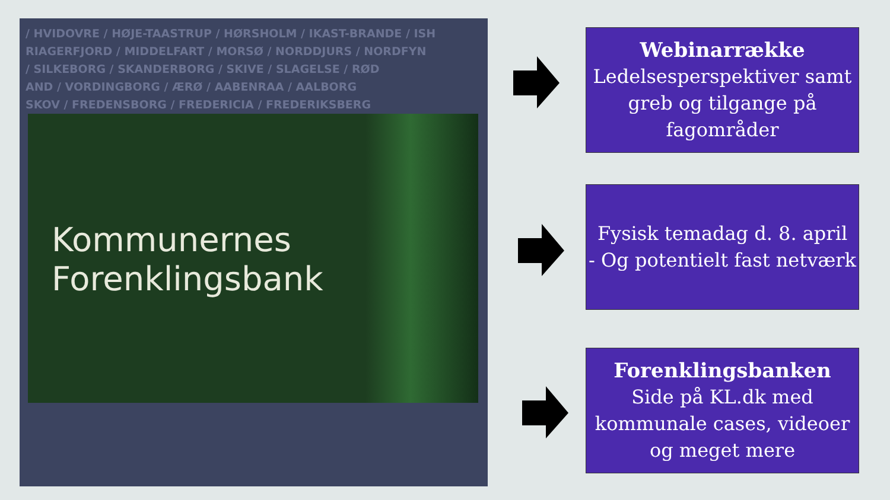/ HVIDOVRE / HØJE-TAASTRUP / HØRSHOLM / IKAST-BRANDE / ISH
RIAGERFJORD / MIDDELFART / MORSØ / NORDDJURS / NORDFYN
/ SILKEBORG / SKANDERBORG / SKIVE / SLAGELSE / RØD
AND / VORDINGBORG / ÆRØ / AABENRAA / AALBORG
SKOV / FREDENSBORG / FREDERICIA / FREDERIKSBERG
Kommunernes
Forenklingsbank
Webinarrække
Ledelsesperspektiver samt greb og tilgange på fagområder
Fysisk temadag d. 8. april
- Og potentielt fast netværk
Forenklingsbanken
Side på KL.dk med kommunale cases, videoer og meget mere